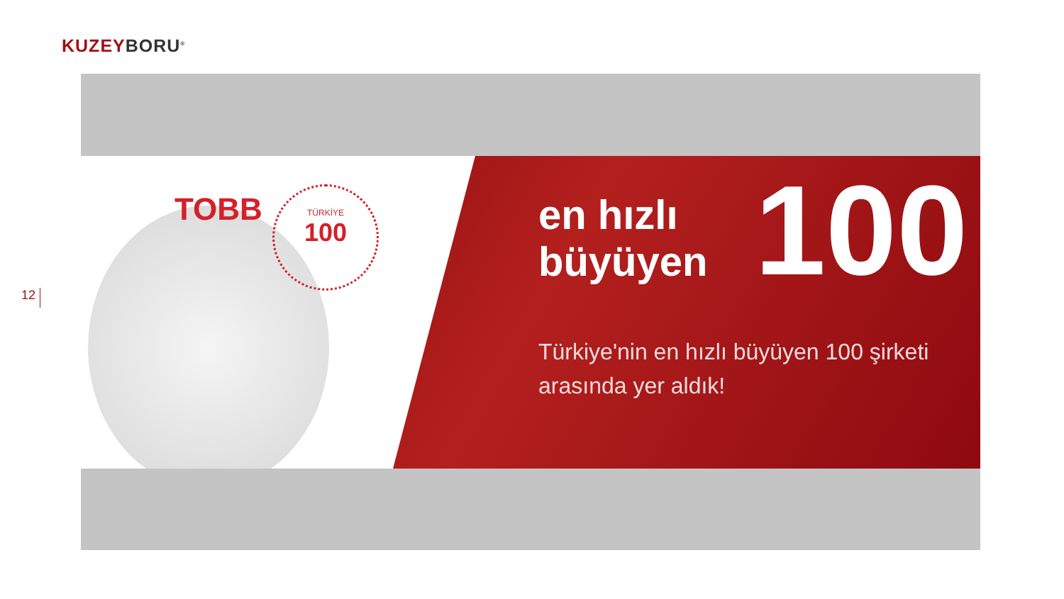KUZEY BORU<sup>®</sup>
12
TOBB
TÜRKİYE
100
en hızlı
büyüyen
Türkiye'nin en hızlı büyüyen 100 şirketi
arasında yer aldık!
100